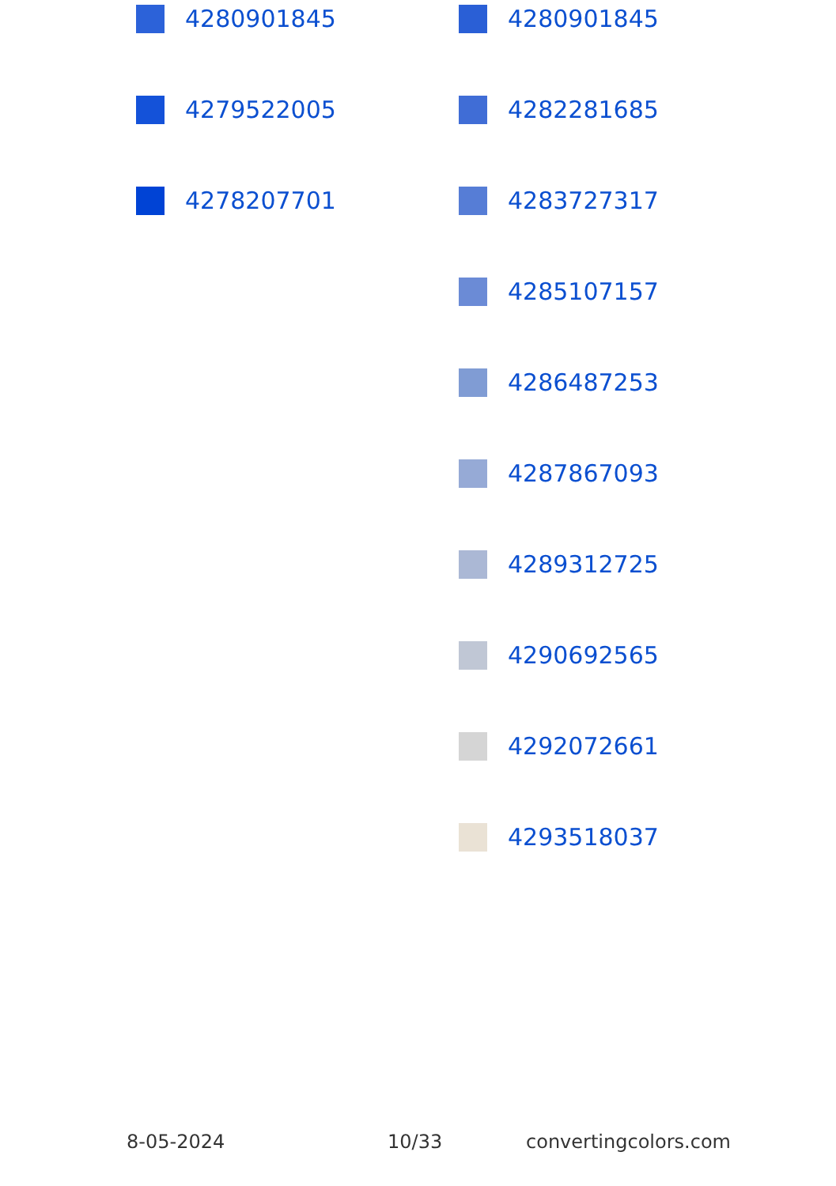4280901845
4279522005
4278207701
4280901845
4282281685
4283727317
4285107157
4286487253
4287867093
4289312725
4290692565
4292072661
4293518037
8-05-2024 10/33 convertingcolors.com